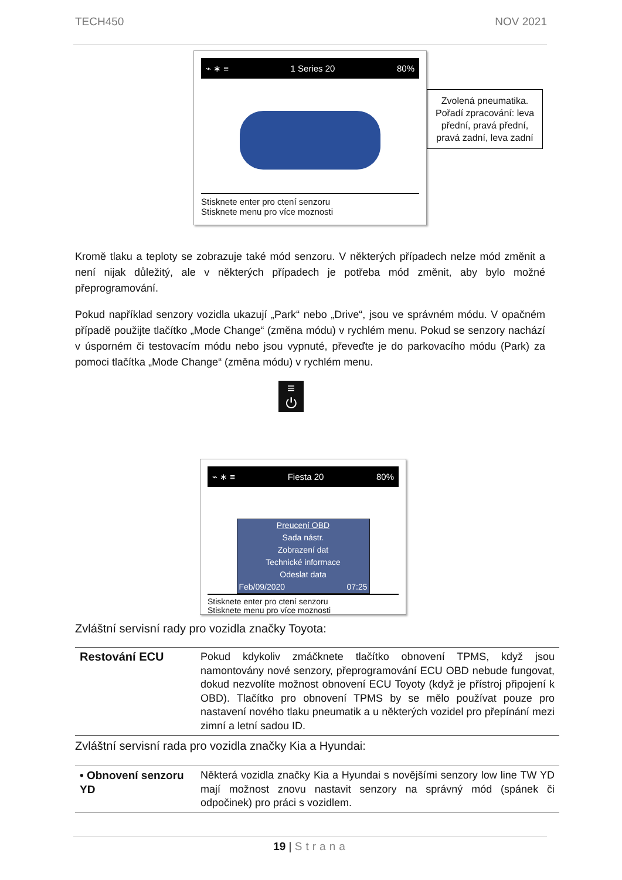TECH450 NOV 2021
⌁ ∗ ≡ 1 Series 20 80%
Stisknete enter pro ctení senzoru
Stisknete menu pro více moznosti
Zvolená pneumatika. Pořadí zpracování: leva přední, pravá přední, pravá zadní, leva zadní
Kromě tlaku a teploty se zobrazuje také mód senzoru. V některých případech nelze mód změnit a není nijak důležitý, ale v některých případech je potřeba mód změnit, aby bylo možné přeprogramování.
Pokud například senzory vozidla ukazují „Park“ nebo „Drive“, jsou ve správném módu. V opačném případě použijte tlačítko „Mode Change“ (změna módu) v rychlém menu. Pokud se senzory nachází v úsporném či testovacím módu nebo jsou vypnuté, převeďte je do parkovacího módu (Park) za pomoci tlačítka „Mode Change“ (změna módu) v rychlém menu.
≡
⏻
⌁ ∗ ≡ Fiesta 20 80%
Preucení OBD
Sada nástr.
Zobrazení dat
Technické informace
Odeslat data
Feb/09/2020 07:25
Stisknete enter pro ctení senzoru
Stisknete menu pro více moznosti
Zvláštní servisní rady pro vozidla značky Toyota:
| Restování ECU | Pokud kdykoliv zmáčknete tlačítko obnovení TPMS, když jsou namontovány nové senzory, přeprogramování ECU OBD nebude fungovat, dokud nezvolíte možnost obnovení ECU Toyoty (když je přístroj připojení k OBD). Tlačítko pro obnovení TPMS by se mělo používat pouze pro nastavení nového tlaku pneumatik a u některých vozidel pro přepínání mezi zimní a letní sadou ID. |
Zvláštní servisní rada pro vozidla značky Kia a Hyundai:
| • Obnovení senzoru YD | Některá vozidla značky Kia a Hyundai s novějšími senzory low line TW YD mají možnost znovu nastavit senzory na správný mód (spánek či odpočinek) pro práci s vozidlem. |
19 | Strana